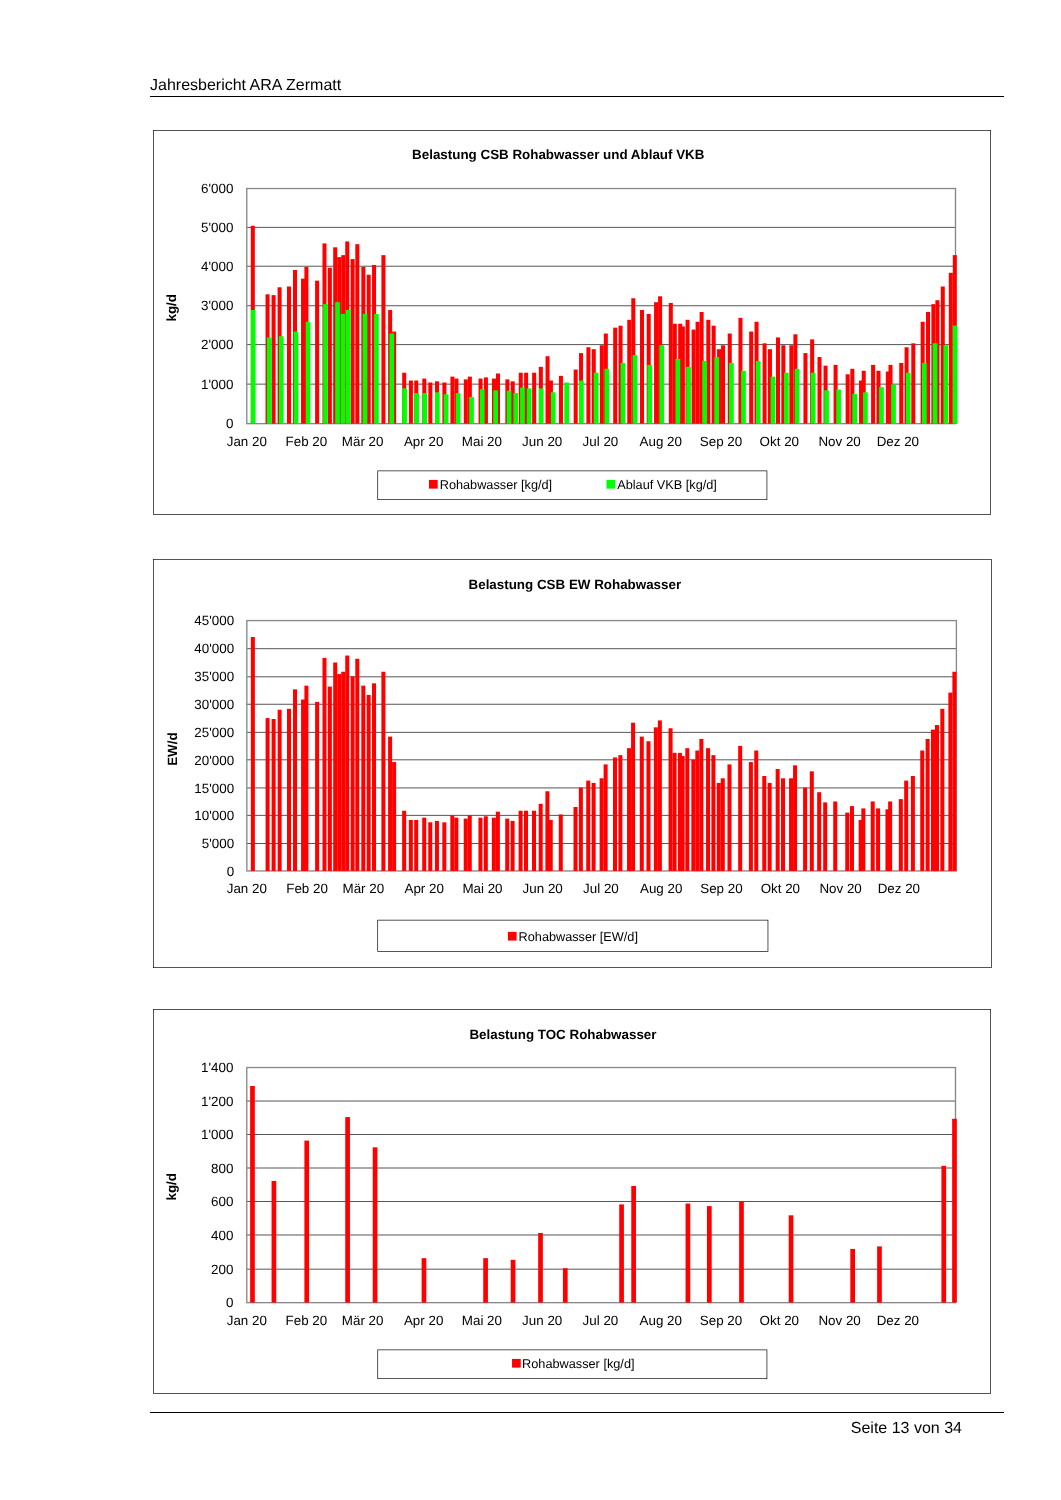Jahresbericht ARA Zermatt
Belastung CSB Rohabwasser und Ablauf VKB
6'000
5'000
4'000
3'000
2'000
1'000
0
kg/d
Jan 20
Feb 20
Mär 20
Apr 20
Mai 20
Jun 20
Jul 20
Aug 20
Sep 20
Okt 20
Nov 20
Dez 20
Rohabwasser [kg/d]
Ablauf VKB [kg/d]
Belastung CSB EW Rohabwasser
45'000
40'000
35'000
30'000
25'000
20'000
15'000
10'000
5'000
0
EW/d
Jan 20
Feb 20
Mär 20
Apr 20
Mai 20
Jun 20
Jul 20
Aug 20
Sep 20
Okt 20
Nov 20
Dez 20
Rohabwasser [EW/d]
Belastung TOC Rohabwasser
1'400
1'200
1'000
800
600
400
200
0
kg/d
Jan 20
Feb 20
Mär 20
Apr 20
Mai 20
Jun 20
Jul 20
Aug 20
Sep 20
Okt 20
Nov 20
Dez 20
Rohabwasser [kg/d]
Seite 13 von 34